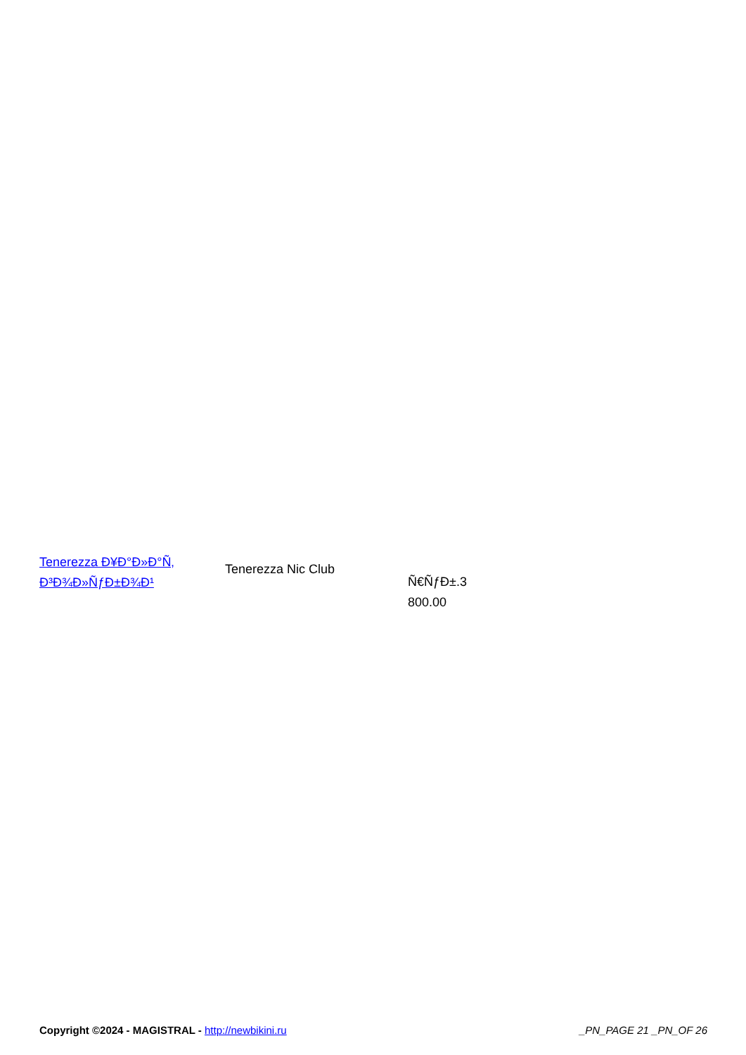| Tenerezza Ð¥Ð°Ð»Ð°Ñ‚ Ð³Ð¾Ð»ÑƒÐ±Ð¾Ð¹ | Tenerezza Nic Club | Ñ€ÑƒÐ±.3 800.00 |
Copyright ©2024 - MAGISTRAL - http://newbikini.ru _PN_PAGE 21 _PN_OF 26